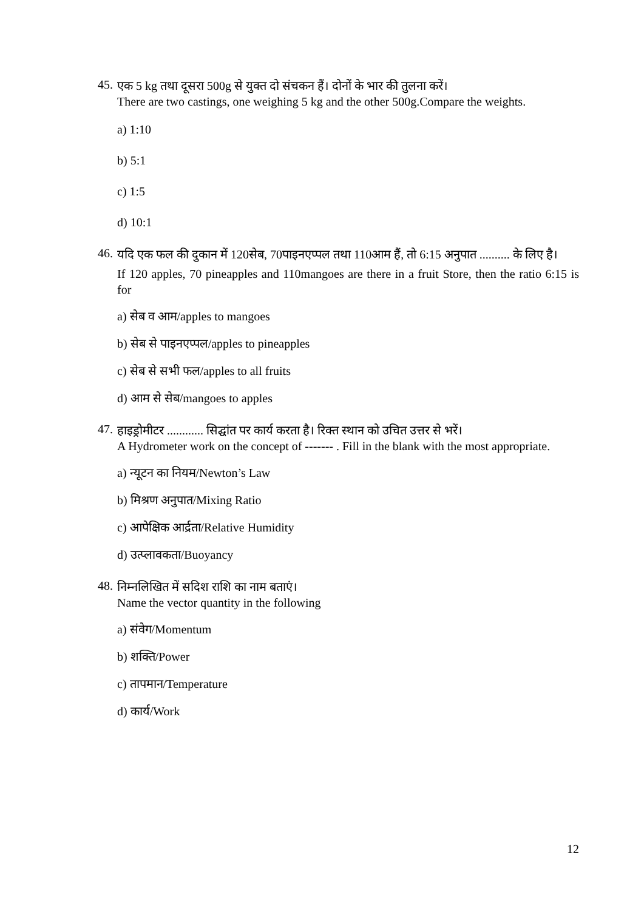45.
एक 5 kg तथा दूसरा 500g से युक्त दो संचकन हैं। दोनों के भार की तुलना करें।
There are two castings, one weighing 5 kg and the other 500g.Compare the weights.
a) 1:10
b) 5:1
c) 1:5
d) 10:1
46.
यदि एक फल की दुकान में 120सेब, 70पाइनएप्पल तथा 110आम हैं, तो 6:15 अनुपात .......... के लिए है।
If 120 apples, 70 pineapples and 110mangoes are there in a fruit Store, then the ratio 6:15 is for
a) सेब व आम/apples to mangoes
b) सेब से पाइनएप्पल/apples to pineapples
c) सेब से सभी फल/apples to all fruits
d) आम से सेब/mangoes to apples
47.
हाइड्रोमीटर ............ सिद्घांत पर कार्य करता है। रिक्त स्थान को उचित उत्तर से भरें।
A Hydrometer work on the concept of ------- . Fill in the blank with the most appropriate.
a) न्यूटन का नियम/Newton’s Law
b) मिश्रण अनुपात/Mixing Ratio
c) आपेक्षिक आर्द्रता/Relative Humidity
d) उत्प्लावकता/Buoyancy
48.
निम्नलिखित में सदिश राशि का नाम बताएं।
Name the vector quantity in the following
a) संवेग/Momentum
b) शक्ति/Power
c) तापमान/Temperature
d) कार्य/Work
12